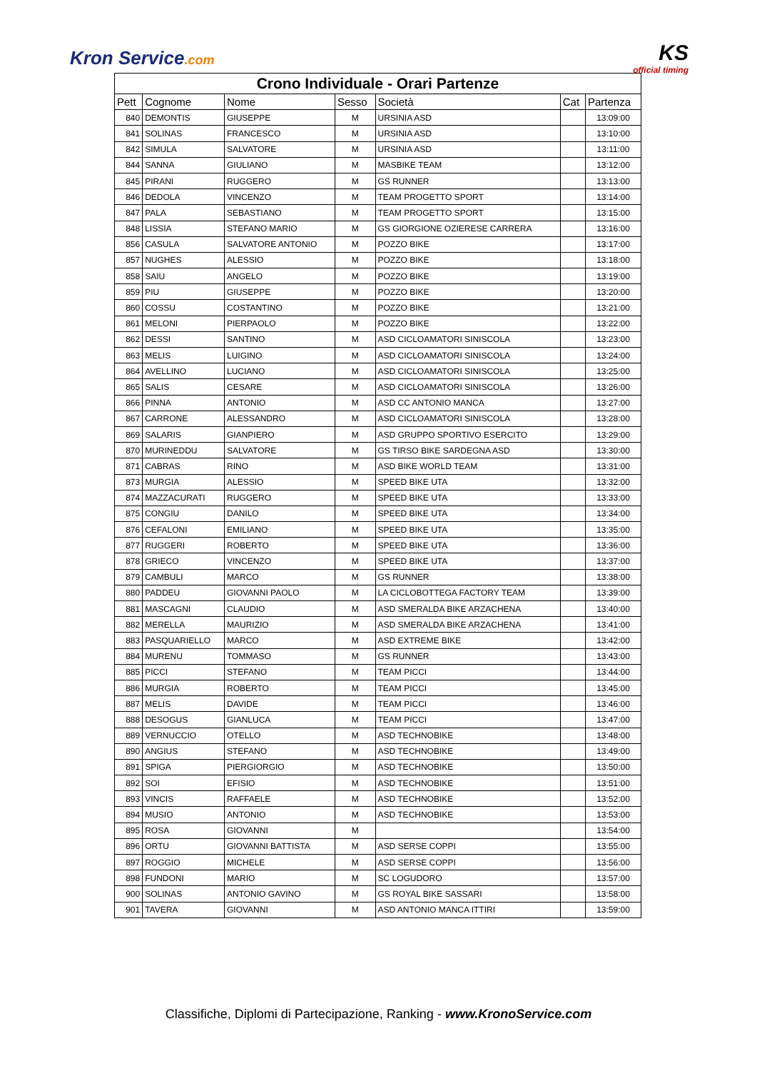Kron Service.com KS
official timing
| Crono Individuale - Orari Partenze | | | | | | |
| --- | --- | --- | --- | --- | --- | --- |
| Pett | Cognome | Nome | Sesso | Società | Cat | Partenza |
| 840 | DEMONTIS | GIUSEPPE | M | URSINIA ASD | | 13:09:00 |
| 841 | SOLINAS | FRANCESCO | M | URSINIA ASD | | 13:10:00 |
| 842 | SIMULA | SALVATORE | M | URSINIA ASD | | 13:11:00 |
| 844 | SANNA | GIULIANO | M | MASBIKE TEAM | | 13:12:00 |
| 845 | PIRANI | RUGGERO | M | GS RUNNER | | 13:13:00 |
| 846 | DEDOLA | VINCENZO | M | TEAM PROGETTO SPORT | | 13:14:00 |
| 847 | PALA | SEBASTIANO | M | TEAM PROGETTO SPORT | | 13:15:00 |
| 848 | LISSIA | STEFANO MARIO | M | GS GIORGIONE OZIERESE CARRERA | | 13:16:00 |
| 856 | CASULA | SALVATORE ANTONIO | M | POZZO BIKE | | 13:17:00 |
| 857 | NUGHES | ALESSIO | M | POZZO BIKE | | 13:18:00 |
| 858 | SAIU | ANGELO | M | POZZO BIKE | | 13:19:00 |
| 859 | PIU | GIUSEPPE | M | POZZO BIKE | | 13:20:00 |
| 860 | COSSU | COSTANTINO | M | POZZO BIKE | | 13:21:00 |
| 861 | MELONI | PIERPAOLO | M | POZZO BIKE | | 13:22:00 |
| 862 | DESSI | SANTINO | M | ASD CICLOAMATORI SINISCOLA | | 13:23:00 |
| 863 | MELIS | LUIGINO | M | ASD CICLOAMATORI SINISCOLA | | 13:24:00 |
| 864 | AVELLINO | LUCIANO | M | ASD CICLOAMATORI SINISCOLA | | 13:25:00 |
| 865 | SALIS | CESARE | M | ASD CICLOAMATORI SINISCOLA | | 13:26:00 |
| 866 | PINNA | ANTONIO | M | ASD CC ANTONIO MANCA | | 13:27:00 |
| 867 | CARRONE | ALESSANDRO | M | ASD CICLOAMATORI SINISCOLA | | 13:28:00 |
| 869 | SALARIS | GIANPIERO | M | ASD GRUPPO SPORTIVO ESERCITO | | 13:29:00 |
| 870 | MURINEDDU | SALVATORE | M | GS TIRSO BIKE SARDEGNA ASD | | 13:30:00 |
| 871 | CABRAS | RINO | M | ASD BIKE WORLD TEAM | | 13:31:00 |
| 873 | MURGIA | ALESSIO | M | SPEED BIKE UTA | | 13:32:00 |
| 874 | MAZZACURATI | RUGGERO | M | SPEED BIKE UTA | | 13:33:00 |
| 875 | CONGIU | DANILO | M | SPEED BIKE UTA | | 13:34:00 |
| 876 | CEFALONI | EMILIANO | M | SPEED BIKE UTA | | 13:35:00 |
| 877 | RUGGERI | ROBERTO | M | SPEED BIKE UTA | | 13:36:00 |
| 878 | GRIECO | VINCENZO | M | SPEED BIKE UTA | | 13:37:00 |
| 879 | CAMBULI | MARCO | M | GS RUNNER | | 13:38:00 |
| 880 | PADDEU | GIOVANNI PAOLO | M | LA CICLOBOTTEGA FACTORY TEAM | | 13:39:00 |
| 881 | MASCAGNI | CLAUDIO | M | ASD SMERALDA BIKE ARZACHENA | | 13:40:00 |
| 882 | MERELLA | MAURIZIO | M | ASD SMERALDA BIKE ARZACHENA | | 13:41:00 |
| 883 | PASQUARIELLO | MARCO | M | ASD EXTREME BIKE | | 13:42:00 |
| 884 | MURENU | TOMMASO | M | GS RUNNER | | 13:43:00 |
| 885 | PICCI | STEFANO | M | TEAM PICCI | | 13:44:00 |
| 886 | MURGIA | ROBERTO | M | TEAM PICCI | | 13:45:00 |
| 887 | MELIS | DAVIDE | M | TEAM PICCI | | 13:46:00 |
| 888 | DESOGUS | GIANLUCA | M | TEAM PICCI | | 13:47:00 |
| 889 | VERNUCCIO | OTELLO | M | ASD TECHNOBIKE | | 13:48:00 |
| 890 | ANGIUS | STEFANO | M | ASD TECHNOBIKE | | 13:49:00 |
| 891 | SPIGA | PIERGIORGIO | M | ASD TECHNOBIKE | | 13:50:00 |
| 892 | SOI | EFISIO | M | ASD TECHNOBIKE | | 13:51:00 |
| 893 | VINCIS | RAFFAELE | M | ASD TECHNOBIKE | | 13:52:00 |
| 894 | MUSIO | ANTONIO | M | ASD TECHNOBIKE | | 13:53:00 |
| 895 | ROSA | GIOVANNI | M | | | 13:54:00 |
| 896 | ORTU | GIOVANNI BATTISTA | M | ASD SERSE COPPI | | 13:55:00 |
| 897 | ROGGIO | MICHELE | M | ASD SERSE COPPI | | 13:56:00 |
| 898 | FUNDONI | MARIO | M | SC LOGUDORO | | 13:57:00 |
| 900 | SOLINAS | ANTONIO GAVINO | M | GS ROYAL BIKE SASSARI | | 13:58:00 |
| 901 | TAVERA | GIOVANNI | M | ASD ANTONIO MANCA ITTIRI | | 13:59:00 |
Classifiche, Diplomi di Partecipazione, Ranking - www.KronoService.com